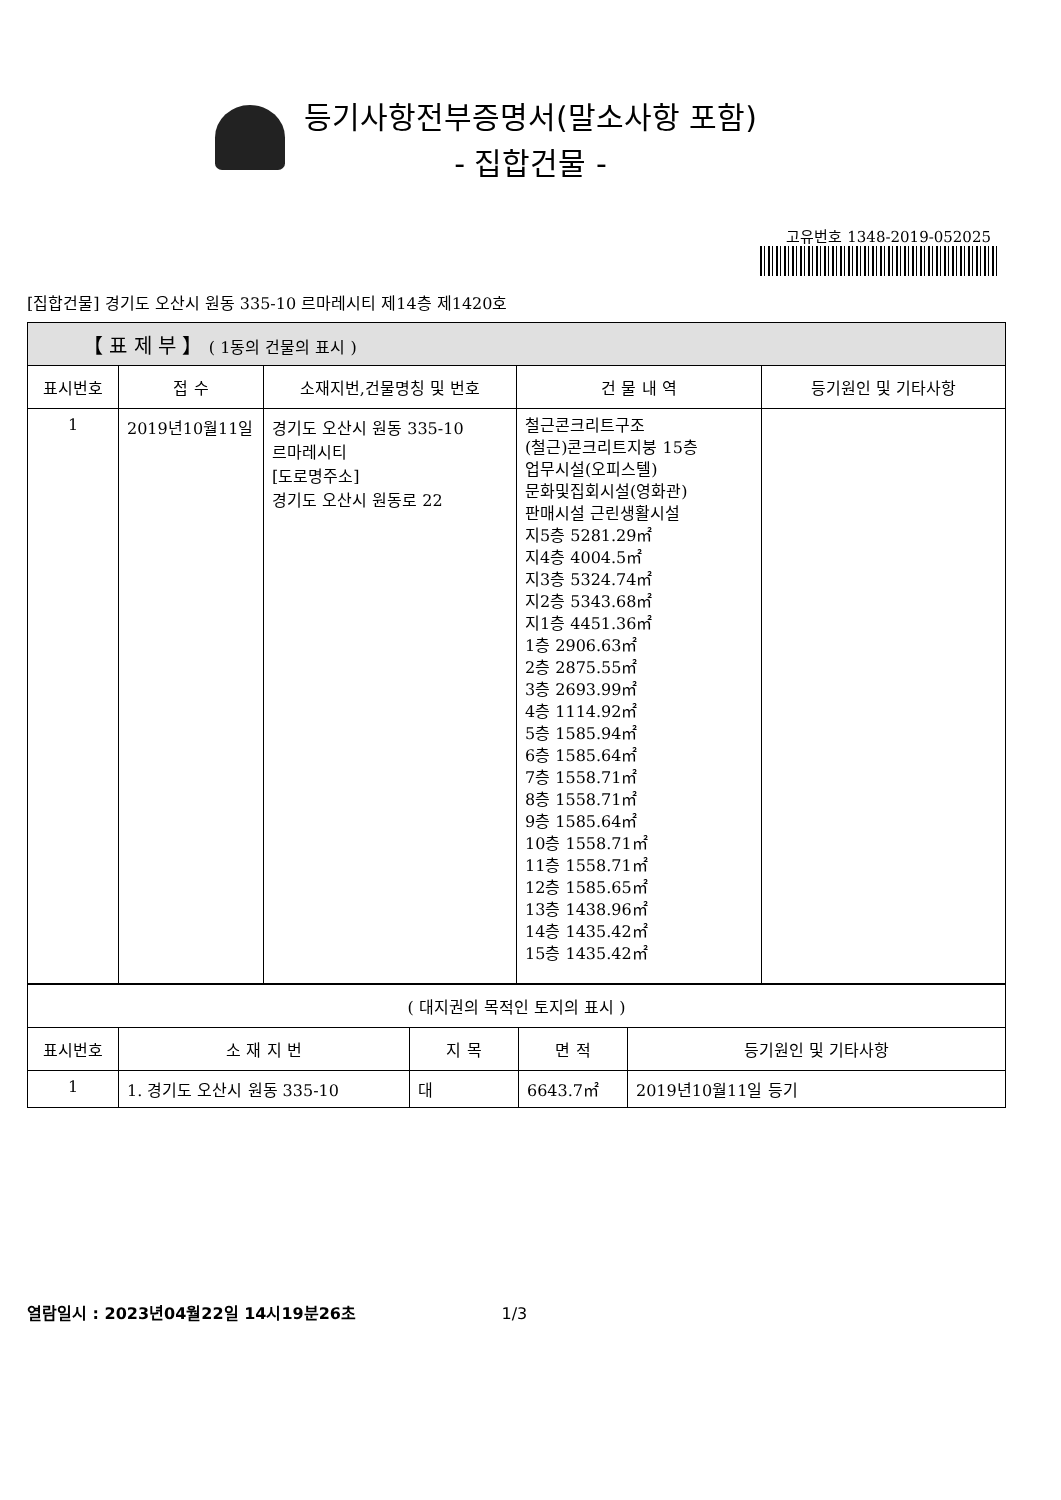등기사항전부증명서(말소사항 포함)
- 집합건물 -
고유번호 1348-2019-052025
[집합건물] 경기도 오산시 원동 335-10 르마레시티 제14층 제1420호
| 【 표 제 부 】 ( 1동의 건물의 표시 ) | | | | |
| --- | --- | --- | --- | --- |
| 표시번호 | 접 수 | 소재지번,건물명칭 및 번호 | 건 물 내 역 | 등기원인 및 기타사항 |
| 1 | 2019년10월11일 | 경기도 오산시 원동 335-10 르마레시티 [도로명주소] 경기도 오산시 원동로 22 | 철근콘크리트구조 (철근)콘크리트지붕 15층 업무시설(오피스텔) 문화및집회시설(영화관) 판매시설 근린생활시설 지5층 5281.29㎡ 지4층 4004.5㎡ 지3층 5324.74㎡ 지2층 5343.68㎡ 지1층 4451.36㎡ 1층 2906.63㎡ 2층 2875.55㎡ 3층 2693.99㎡ 4층 1114.92㎡ 5층 1585.94㎡ 6층 1585.64㎡ 7층 1558.71㎡ 8층 1558.71㎡ 9층 1585.64㎡ 10층 1558.71㎡ 11층 1558.71㎡ 12층 1585.65㎡ 13층 1438.96㎡ 14층 1435.42㎡ 15층 1435.42㎡ | |
| ( 대지권의 목적인 토지의 표시 ) | | | | |
| --- | --- | --- | --- | --- |
| 표시번호 | 소 재 지 번 | 지 목 | 면 적 | 등기원인 및 기타사항 |
| 1 | 1. 경기도 오산시 원동 335-10 | 대 | 6643.7㎡ | 2019년10월11일 등기 |
열람일시 : 2023년04월22일 14시19분26초 1/3